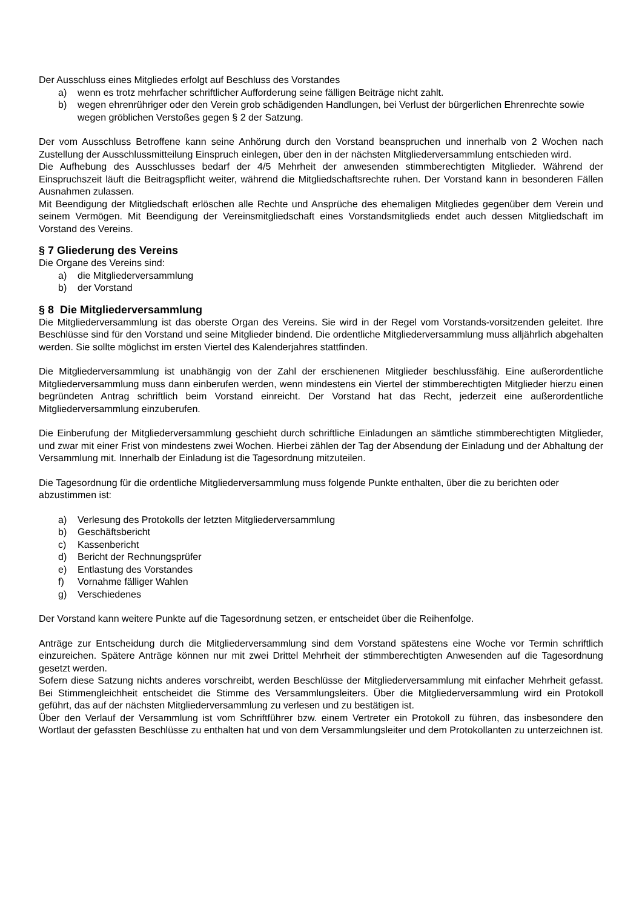Der Ausschluss eines Mitgliedes erfolgt auf Beschluss des Vorstandes
a) wenn es trotz mehrfacher schriftlicher Aufforderung seine fälligen Beiträge nicht zahlt.
b) wegen ehrenrühriger oder den Verein grob schädigenden Handlungen, bei Verlust der bürgerlichen Ehrenrechte sowie wegen gröblichen Verstoßes gegen § 2 der Satzung.
Der vom Ausschluss Betroffene kann seine Anhörung durch den Vorstand beanspruchen und innerhalb von 2 Wochen nach Zustellung der Ausschlussmitteilung Einspruch einlegen, über den in der nächsten Mitgliederversammlung entschieden wird.
Die Aufhebung des Ausschlusses bedarf der 4/5 Mehrheit der anwesenden stimmberechtigten Mitglieder. Während der Einspruchszeit läuft die Beitragspflicht weiter, während die Mitgliedschaftsrechte ruhen. Der Vorstand kann in besonderen Fällen Ausnahmen zulassen.
Mit Beendigung der Mitgliedschaft erlöschen alle Rechte und Ansprüche des ehemaligen Mitgliedes gegenüber dem Verein und seinem Vermögen. Mit Beendigung der Vereinsmitgliedschaft eines Vorstandsmitglieds endet auch dessen Mitgliedschaft im Vorstand des Vereins.
§ 7 Gliederung des Vereins
Die Organe des Vereins sind:
a) die Mitgliederversammlung
b) der Vorstand
§ 8 Die Mitgliederversammlung
Die Mitgliederversammlung ist das oberste Organ des Vereins. Sie wird in der Regel vom Vorstands-vorsitzenden geleitet. Ihre Beschlüsse sind für den Vorstand und seine Mitglieder bindend. Die ordentliche Mitgliederversammlung muss alljährlich abgehalten werden. Sie sollte möglichst im ersten Viertel des Kalenderjahres stattfinden.
Die Mitgliederversammlung ist unabhängig von der Zahl der erschienenen Mitglieder beschlussfähig. Eine außerordentliche Mitgliederversammlung muss dann einberufen werden, wenn mindestens ein Viertel der stimmberechtigten Mitglieder hierzu einen begründeten Antrag schriftlich beim Vorstand einreicht. Der Vorstand hat das Recht, jederzeit eine außerordentliche Mitgliederversammlung einzuberufen.
Die Einberufung der Mitgliederversammlung geschieht durch schriftliche Einladungen an sämtliche stimmberechtigten Mitglieder, und zwar mit einer Frist von mindestens zwei Wochen. Hierbei zählen der Tag der Absendung der Einladung und der Abhaltung der Versammlung mit. Innerhalb der Einladung ist die Tagesordnung mitzuteilen.
Die Tagesordnung für die ordentliche Mitgliederversammlung muss folgende Punkte enthalten, über die zu berichten oder abzustimmen ist:
a) Verlesung des Protokolls der letzten Mitgliederversammlung
b) Geschäftsbericht
c) Kassenbericht
d) Bericht der Rechnungsprüfer
e) Entlastung des Vorstandes
f) Vornahme fälliger Wahlen
g) Verschiedenes
Der Vorstand kann weitere Punkte auf die Tagesordnung setzen, er entscheidet über die Reihenfolge.
Anträge zur Entscheidung durch die Mitgliederversammlung sind dem Vorstand spätestens eine Woche vor Termin schriftlich einzureichen. Spätere Anträge können nur mit zwei Drittel Mehrheit der stimmberechtigten Anwesenden auf die Tagesordnung gesetzt werden.
Sofern diese Satzung nichts anderes vorschreibt, werden Beschlüsse der Mitgliederversammlung mit einfacher Mehrheit gefasst. Bei Stimmengleichheit entscheidet die Stimme des Versammlungsleiters. Über die Mitgliederversammlung wird ein Protokoll geführt, das auf der nächsten Mitgliederversammlung zu verlesen und zu bestätigen ist.
Über den Verlauf der Versammlung ist vom Schriftführer bzw. einem Vertreter ein Protokoll zu führen, das insbesondere den Wortlaut der gefassten Beschlüsse zu enthalten hat und von dem Versammlungsleiter und dem Protokollanten zu unterzeichnen ist.